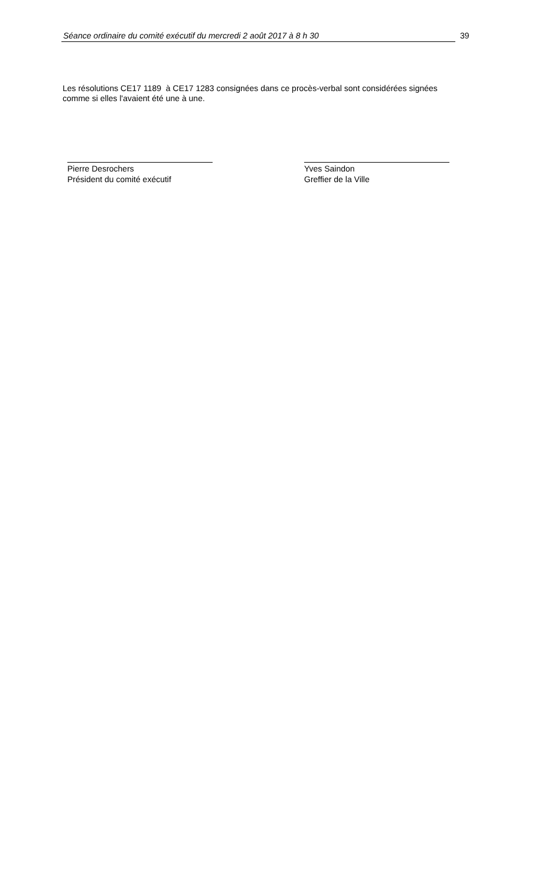Séance ordinaire du comité exécutif du mercredi 2 août 2017 à 8 h 30 39
Les résolutions CE17 1189 à CE17 1283 consignées dans ce procès-verbal sont considérées signées comme si elles l'avaient été une à une.
Pierre Desrochers
Président du comité exécutif
Yves Saindon
Greffier de la Ville